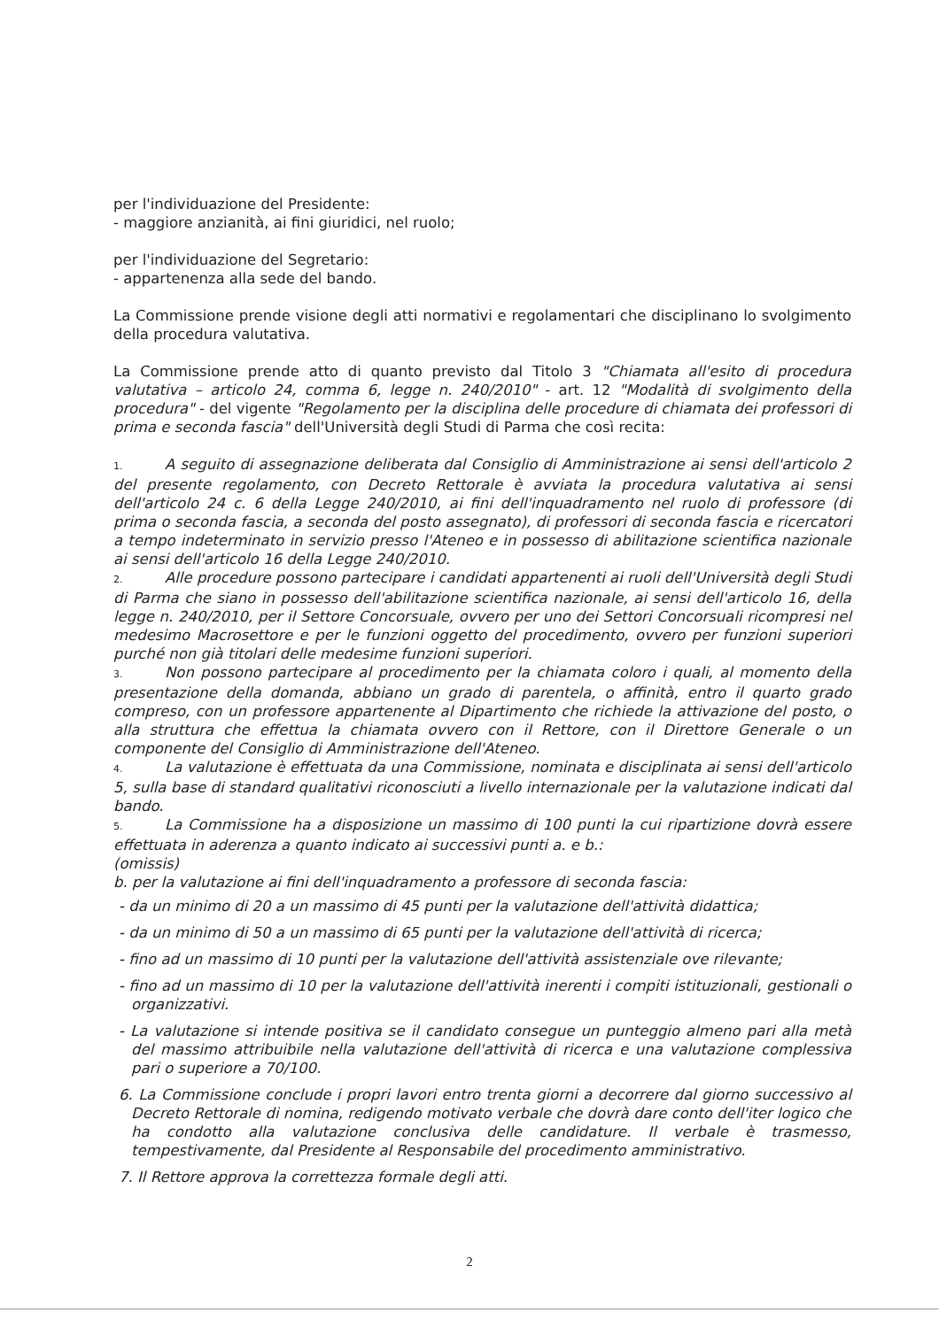per l'individuazione del Presidente:
- maggiore anzianità, ai fini giuridici, nel ruolo;
per l'individuazione del Segretario:
- appartenenza alla sede del bando.
La Commissione prende visione degli atti normativi e regolamentari che disciplinano lo svolgimento della procedura valutativa.
La Commissione prende atto di quanto previsto dal Titolo 3 "Chiamata all'esito di procedura valutativa – articolo 24, comma 6, legge n. 240/2010" - art. 12 "Modalità di svolgimento della procedura" - del vigente "Regolamento per la disciplina delle procedure di chiamata dei professori di prima e seconda fascia" dell'Università degli Studi di Parma che così recita:
1. A seguito di assegnazione deliberata dal Consiglio di Amministrazione ai sensi dell'articolo 2 del presente regolamento, con Decreto Rettorale è avviata la procedura valutativa ai sensi dell'articolo 24 c. 6 della Legge 240/2010, ai fini dell'inquadramento nel ruolo di professore (di prima o seconda fascia, a seconda del posto assegnato), di professori di seconda fascia e ricercatori a tempo indeterminato in servizio presso l'Ateneo e in possesso di abilitazione scientifica nazionale ai sensi dell'articolo 16 della Legge 240/2010.
2. Alle procedure possono partecipare i candidati appartenenti ai ruoli dell'Università degli Studi di Parma che siano in possesso dell'abilitazione scientifica nazionale, ai sensi dell'articolo 16, della legge n. 240/2010, per il Settore Concorsuale, ovvero per uno dei Settori Concorsuali ricompresi nel medesimo Macrosettore e per le funzioni oggetto del procedimento, ovvero per funzioni superiori purché non già titolari delle medesime funzioni superiori.
3. Non possono partecipare al procedimento per la chiamata coloro i quali, al momento della presentazione della domanda, abbiano un grado di parentela, o affinità, entro il quarto grado compreso, con un professore appartenente al Dipartimento che richiede la attivazione del posto, o alla struttura che effettua la chiamata ovvero con il Rettore, con il Direttore Generale o un componente del Consiglio di Amministrazione dell'Ateneo.
4. La valutazione è effettuata da una Commissione, nominata e disciplinata ai sensi dell'articolo 5, sulla base di standard qualitativi riconosciuti a livello internazionale per la valutazione indicati dal bando.
5. La Commissione ha a disposizione un massimo di 100 punti la cui ripartizione dovrà essere effettuata in aderenza a quanto indicato ai successivi punti a. e b.:
(omissis)
b. per la valutazione ai fini dell'inquadramento a professore di seconda fascia:
- da un minimo di 20 a un massimo di 45 punti per la valutazione dell'attività didattica;
- da un minimo di 50 a un massimo di 65 punti per la valutazione dell'attività di ricerca;
- fino ad un massimo di 10 punti per la valutazione dell'attività assistenziale ove rilevante;
- fino ad un massimo di 10 per la valutazione dell'attività inerenti i compiti istituzionali, gestionali o organizzativi.
- La valutazione si intende positiva se il candidato consegue un punteggio almeno pari alla metà del massimo attribuibile nella valutazione dell'attività di ricerca e una valutazione complessiva pari o superiore a 70/100.
6. La Commissione conclude i propri lavori entro trenta giorni a decorrere dal giorno successivo al Decreto Rettorale di nomina, redigendo motivato verbale che dovrà dare conto dell'iter logico che ha condotto alla valutazione conclusiva delle candidature. Il verbale è trasmesso, tempestivamente, dal Presidente al Responsabile del procedimento amministrativo.
7. Il Rettore approva la correttezza formale degli atti.
2